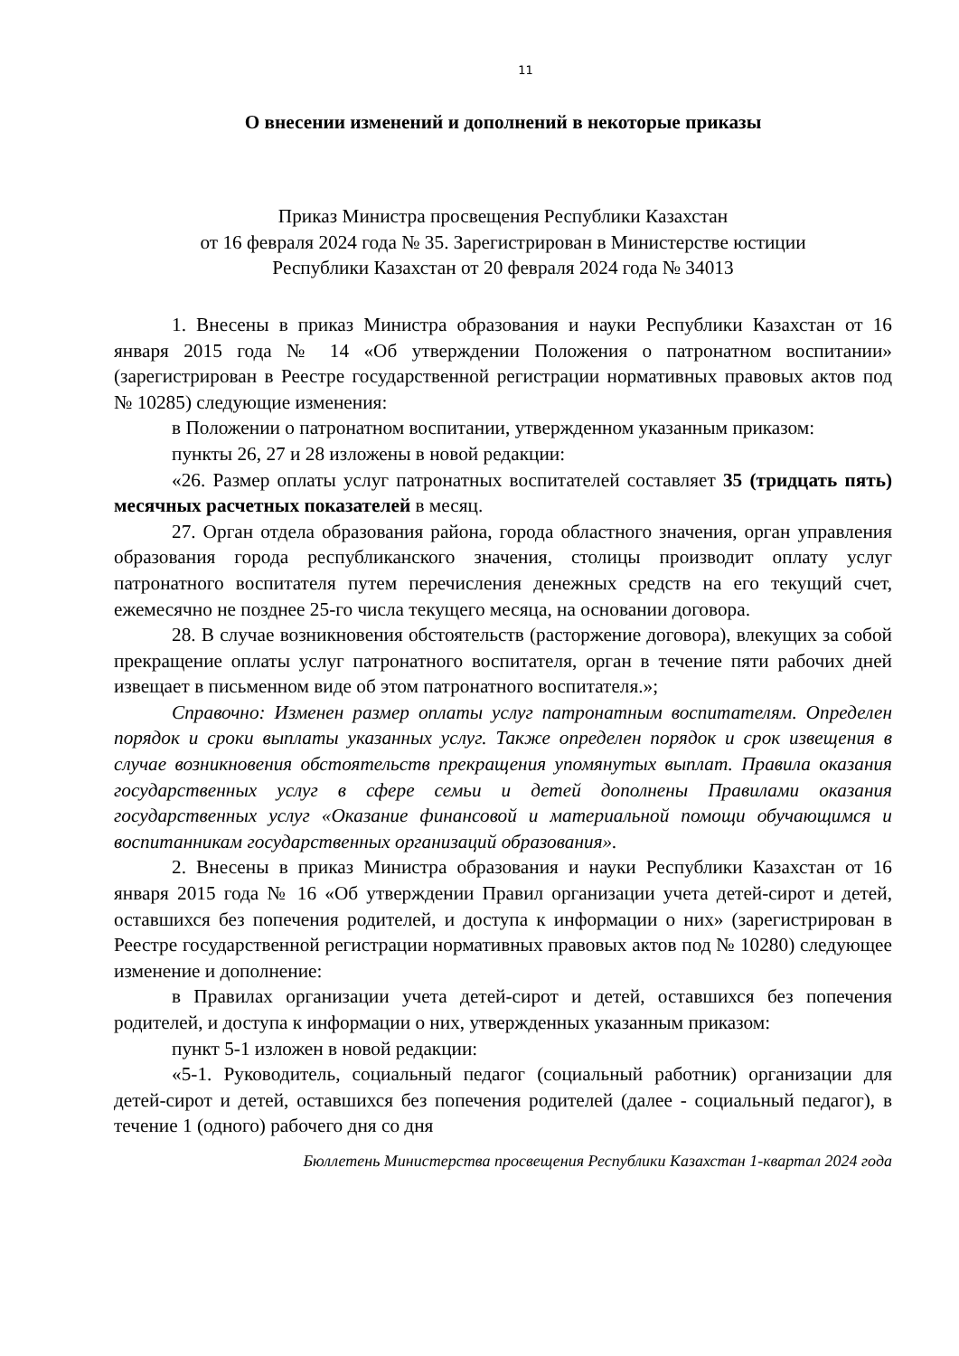11
О внесении изменений и дополнений в некоторые приказы
Приказ Министра просвещения Республики Казахстан
от 16 февраля 2024 года № 35. Зарегистрирован в Министерстве юстиции
Республики Казахстан от 20 февраля 2024 года № 34013
1. Внесены в приказ Министра образования и науки Республики Казахстан от 16 января 2015 года № 14 «Об утверждении Положения о патронатном воспитании» (зарегистрирован в Реестре государственной регистрации нормативных правовых актов под № 10285) следующие изменения:
в Положении о патронатном воспитании, утвержденном указанным приказом:
пункты 26, 27 и 28 изложены в новой редакции:
«26. Размер оплаты услуг патронатных воспитателей составляет 35 (тридцать пять) месячных расчетных показателей в месяц.
27. Орган отдела образования района, города областного значения, орган управления образования города республиканского значения, столицы производит оплату услуг патронатного воспитателя путем перечисления денежных средств на его текущий счет, ежемесячно не позднее 25-го числа текущего месяца, на основании договора.
28. В случае возникновения обстоятельств (расторжение договора), влекущих за собой прекращение оплаты услуг патронатного воспитателя, орган в течение пяти рабочих дней извещает в письменном виде об этом патронатного воспитателя.»;
Справочно: Изменен размер оплаты услуг патронатным воспитателям. Определен порядок и сроки выплаты указанных услуг. Также определен порядок и срок извещения в случае возникновения обстоятельств прекращения упомянутых выплат. Правила оказания государственных услуг в сфере семьи и детей дополнены Правилами оказания государственных услуг «Оказание финансовой и материальной помощи обучающимся и воспитанникам государственных организаций образования».
2. Внесены в приказ Министра образования и науки Республики Казахстан от 16 января 2015 года № 16 «Об утверждении Правил организации учета детей-сирот и детей, оставшихся без попечения родителей, и доступа к информации о них» (зарегистрирован в Реестре государственной регистрации нормативных правовых актов под № 10280) следующее изменение и дополнение:
в Правилах организации учета детей-сирот и детей, оставшихся без попечения родителей, и доступа к информации о них, утвержденных указанным приказом:
пункт 5-1 изложен в новой редакции:
«5-1. Руководитель, социальный педагог (социальный работник) организации для детей-сирот и детей, оставшихся без попечения родителей (далее - социальный педагог), в течение 1 (одного) рабочего дня со дня
Бюллетень Министерства просвещения Республики Казахстан 1-квартал 2024 года